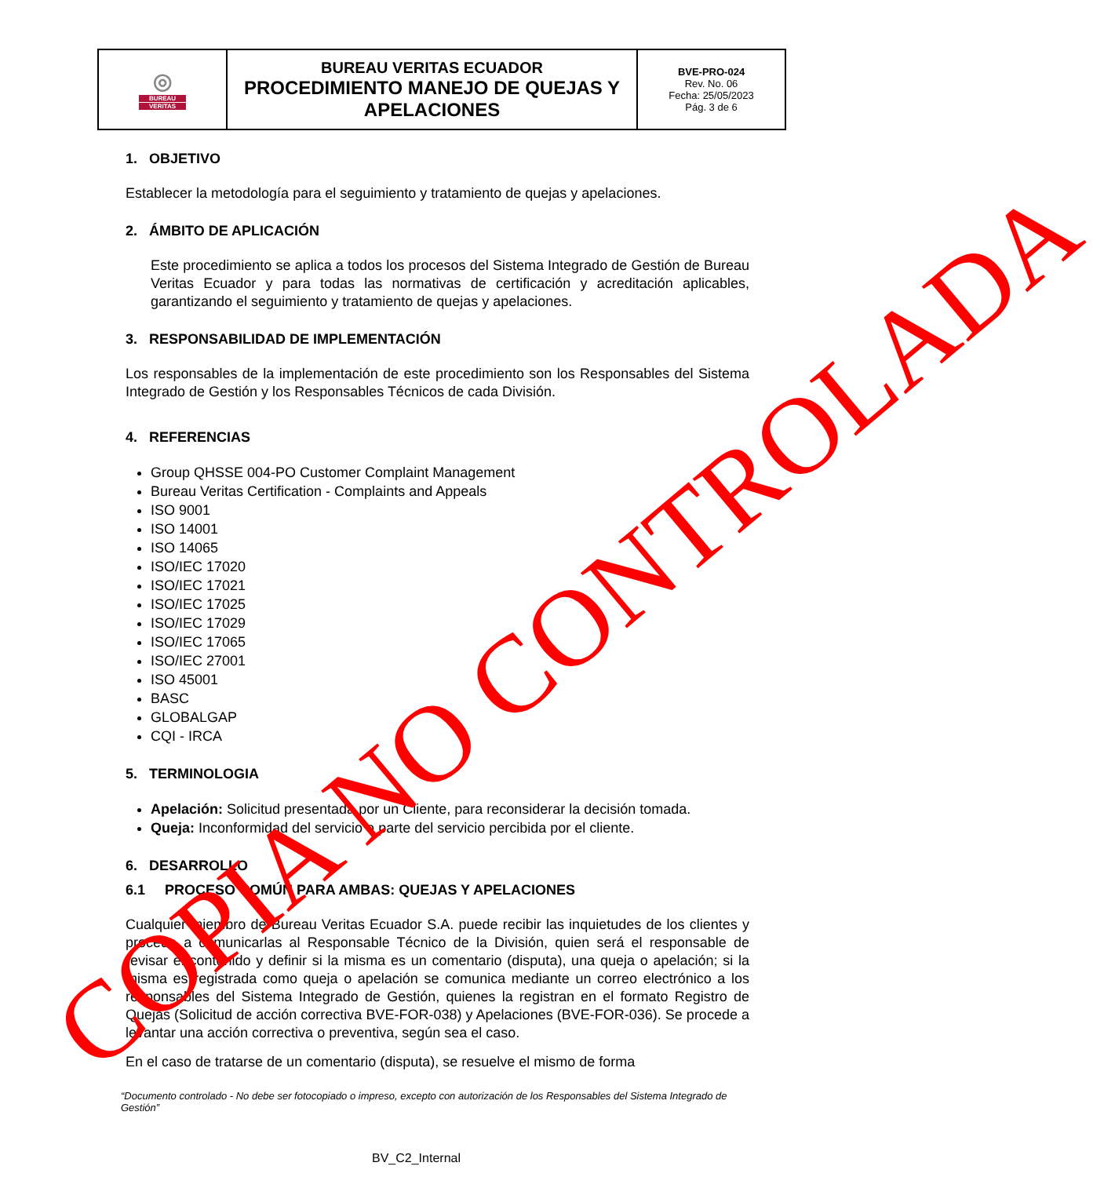| ◎ BUREAU VERITAS | BUREAU VERITAS ECUADOR PROCEDIMIENTO MANEJO DE QUEJAS Y APELACIONES | BVE-PRO-024 Rev. No. 06 Fecha: 25/05/2023 Pág. 3 de 6 |
1. OBJETIVO
Establecer la metodología para el seguimiento y tratamiento de quejas y apelaciones.
2. ÁMBITO DE APLICACIÓN
Este procedimiento se aplica a todos los procesos del Sistema Integrado de Gestión de Bureau Veritas Ecuador y para todas las normativas de certificación y acreditación aplicables, garantizando el seguimiento y tratamiento de quejas y apelaciones.
3. RESPONSABILIDAD DE IMPLEMENTACIÓN
Los responsables de la implementación de este procedimiento son los Responsables del Sistema Integrado de Gestión y los Responsables Técnicos de cada División.
4. REFERENCIAS
Group QHSSE 004-PO Customer Complaint Management
Bureau Veritas Certification - Complaints and Appeals
ISO 9001
ISO 14001
ISO 14065
ISO/IEC 17020
ISO/IEC 17021
ISO/IEC 17025
ISO/IEC 17029
ISO/IEC 17065
ISO/IEC 27001
ISO 45001
BASC
GLOBALGAP
CQI - IRCA
5. TERMINOLOGIA
Apelación: Solicitud presentada por un Cliente, para reconsiderar la decisión tomada.
Queja: Inconformidad del servicio o parte del servicio percibida por el cliente.
6. DESARROLLO
6.1 PROCESO COMÚN PARA AMBAS: QUEJAS Y APELACIONES
Cualquier miembro de Bureau Veritas Ecuador S.A. puede recibir las inquietudes de los clientes y procede a comunicarlas al Responsable Técnico de la División, quien será el responsable de revisar el contenido y definir si la misma es un comentario (disputa), una queja o apelación; si la misma es registrada como queja o apelación se comunica mediante un correo electrónico a los responsables del Sistema Integrado de Gestión, quienes la registran en el formato Registro de Quejas (Solicitud de acción correctiva BVE-FOR-038) y Apelaciones (BVE-FOR-036). Se procede a levantar una acción correctiva o preventiva, según sea el caso.
En el caso de tratarse de un comentario (disputa), se resuelve el mismo de forma
“Documento controlado - No debe ser fotocopiado o impreso, excepto con autorización de los Responsables del Sistema Integrado de Gestión”
BV_C2_Internal
COPIA NO CONTROLADA